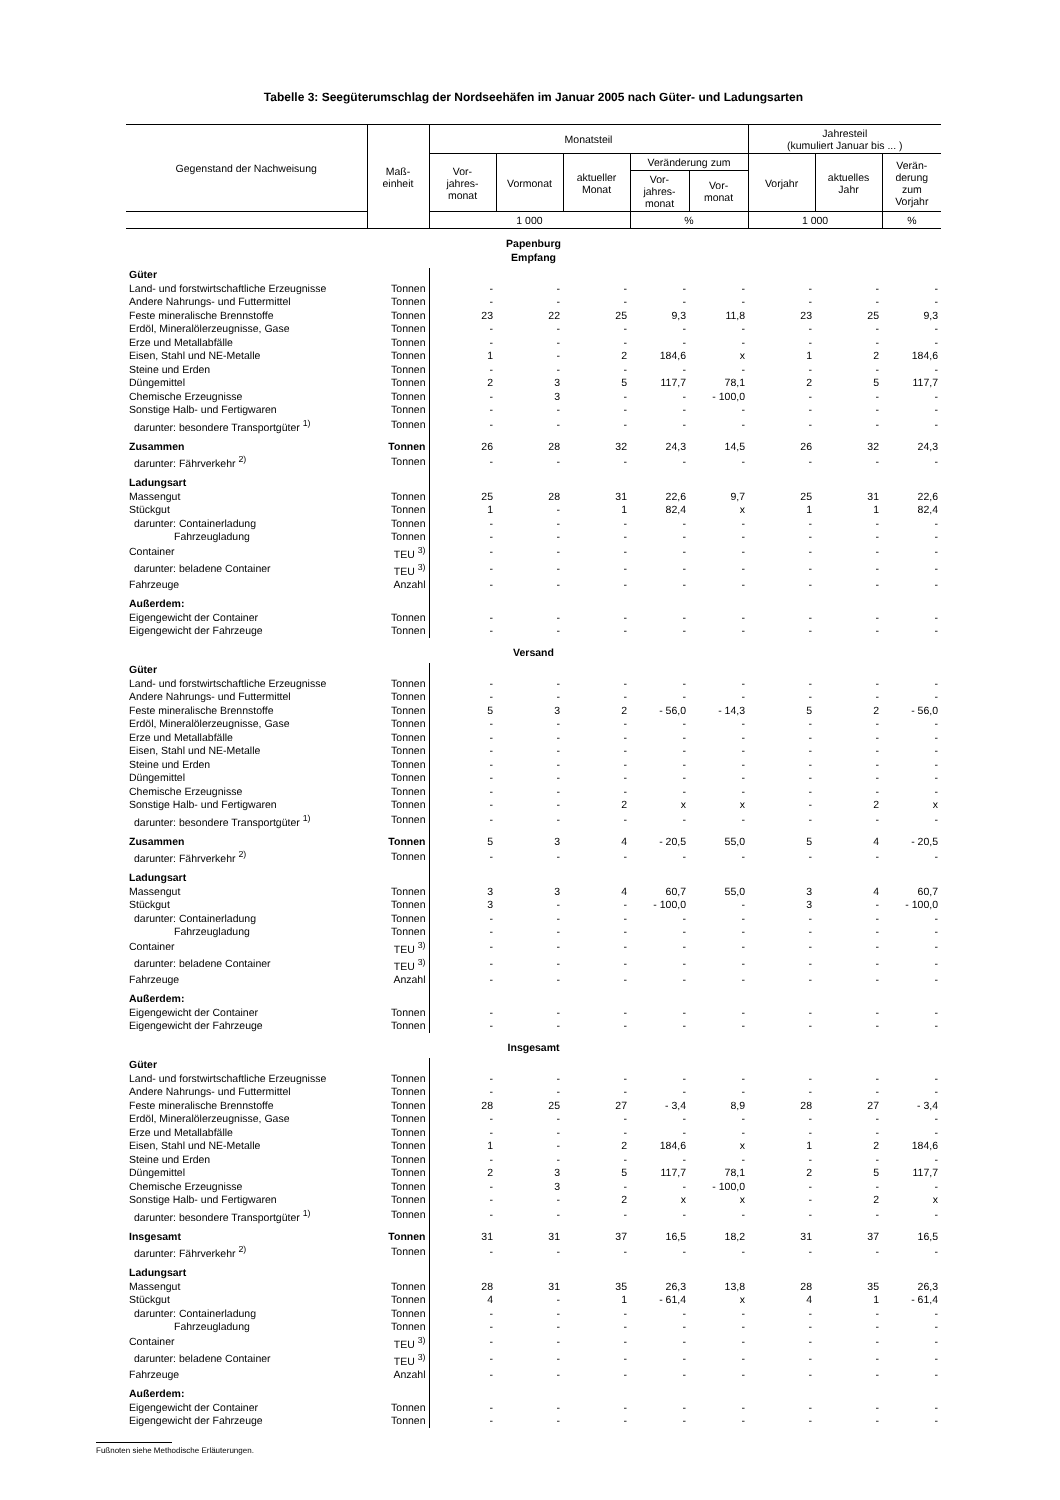Tabelle 3: Seegüterumschlag der Nordseehäfen im Januar 2005 nach Güter- und Ladungsarten
| Gegenstand der Nachweisung | Maß- einheit | Monatsteil | | | | | Jahresteil (kumuliert Januar bis ... ) | | |
| --- | --- | --- | --- | --- | --- | --- | --- | --- | --- |
| | | Vor- jahres- monat | Vormonat | aktueller Monat | Veränderung zum | | Vorjahr | aktuelles Jahr | Verän- derung zum Vorjahr |
| | | | | | Vor- jahres- monat | Vor- monat | | | |
| | | 1 000 | | | % | | 1 000 | | % |
| Papenburg Empfang | | | | | | | | | |
| Güter | | | | | | | | | |
| Land- und forstwirtschaftliche Erzeugnisse | Tonnen | - | - | - | - | - | - | - | - |
| Andere Nahrungs- und Futtermittel | Tonnen | - | - | - | - | - | - | - | - |
| Feste mineralische Brennstoffe | Tonnen | 23 | 22 | 25 | 9,3 | 11,8 | 23 | 25 | 9,3 |
| Erdöl, Mineralölerzeugnisse, Gase | Tonnen | - | - | - | - | - | - | - | - |
| Erze und Metallabfälle | Tonnen | - | - | - | - | - | - | - | - |
| Eisen, Stahl und NE-Metalle | Tonnen | 1 | - | 2 | 184,6 | x | 1 | 2 | 184,6 |
| Steine und Erden | Tonnen | - | - | - | - | - | - | - | - |
| Düngemittel | Tonnen | 2 | 3 | 5 | 117,7 | 78,1 | 2 | 5 | 117,7 |
| Chemische Erzeugnisse | Tonnen | - | 3 | - | - | - 100,0 | - | - | - |
| Sonstige Halb- und Fertigwaren | Tonnen | - | - | - | - | - | - | - | - |
| darunter: besondere Transportgüter <sup>1)</sup> | Tonnen | - | - | - | - | - | - | - | - |
| Zusammen | Tonnen | 26 | 28 | 32 | 24,3 | 14,5 | 26 | 32 | 24,3 |
| darunter: Fährverkehr <sup>2)</sup> | Tonnen | - | - | - | - | - | - | - | - |
| Ladungsart | | | | | | | | | |
| Massengut | Tonnen | 25 | 28 | 31 | 22,6 | 9,7 | 25 | 31 | 22,6 |
| Stückgut | Tonnen | 1 | - | 1 | 82,4 | x | 1 | 1 | 82,4 |
| darunter: Containerladung | Tonnen | - | - | - | - | - | - | - | - |
| Fahrzeugladung | Tonnen | - | - | - | - | - | - | - | - |
| Container | TEU <sup>3)</sup> | - | - | - | - | - | - | - | - |
| darunter: beladene Container | TEU <sup>3)</sup> | - | - | - | - | - | - | - | - |
| Fahrzeuge | Anzahl | - | - | - | - | - | - | - | - |
| Außerdem: | | | | | | | | | |
| Eigengewicht der Container | Tonnen | - | - | - | - | - | - | - | - |
| Eigengewicht der Fahrzeuge | Tonnen | - | - | - | - | - | - | - | - |
| Versand | | | | | | | | | |
| Güter | | | | | | | | | |
| Land- und forstwirtschaftliche Erzeugnisse | Tonnen | - | - | - | - | - | - | - | - |
| Andere Nahrungs- und Futtermittel | Tonnen | - | - | - | - | - | - | - | - |
| Feste mineralische Brennstoffe | Tonnen | 5 | 3 | 2 | - 56,0 | - 14,3 | 5 | 2 | - 56,0 |
| Erdöl, Mineralölerzeugnisse, Gase | Tonnen | - | - | - | - | - | - | - | - |
| Erze und Metallabfälle | Tonnen | - | - | - | - | - | - | - | - |
| Eisen, Stahl und NE-Metalle | Tonnen | - | - | - | - | - | - | - | - |
| Steine und Erden | Tonnen | - | - | - | - | - | - | - | - |
| Düngemittel | Tonnen | - | - | - | - | - | - | - | - |
| Chemische Erzeugnisse | Tonnen | - | - | - | - | - | - | - | - |
| Sonstige Halb- und Fertigwaren | Tonnen | - | - | 2 | x | x | - | 2 | x |
| darunter: besondere Transportgüter <sup>1)</sup> | Tonnen | - | - | - | - | - | - | - | - |
| Zusammen | Tonnen | 5 | 3 | 4 | - 20,5 | 55,0 | 5 | 4 | - 20,5 |
| darunter: Fährverkehr <sup>2)</sup> | Tonnen | - | - | - | - | - | - | - | - |
| Ladungsart | | | | | | | | | |
| Massengut | Tonnen | 3 | 3 | 4 | 60,7 | 55,0 | 3 | 4 | 60,7 |
| Stückgut | Tonnen | 3 | - | - | - 100,0 | - | 3 | - | - 100,0 |
| darunter: Containerladung | Tonnen | - | - | - | - | - | - | - | - |
| Fahrzeugladung | Tonnen | - | - | - | - | - | - | - | - |
| Container | TEU <sup>3)</sup> | - | - | - | - | - | - | - | - |
| darunter: beladene Container | TEU <sup>3)</sup> | - | - | - | - | - | - | - | - |
| Fahrzeuge | Anzahl | - | - | - | - | - | - | - | - |
| Außerdem: | | | | | | | | | |
| Eigengewicht der Container | Tonnen | - | - | - | - | - | - | - | - |
| Eigengewicht der Fahrzeuge | Tonnen | - | - | - | - | - | - | - | - |
| Insgesamt | | | | | | | | | |
| Güter | | | | | | | | | |
| Land- und forstwirtschaftliche Erzeugnisse | Tonnen | - | - | - | - | - | - | - | - |
| Andere Nahrungs- und Futtermittel | Tonnen | - | - | - | - | - | - | - | - |
| Feste mineralische Brennstoffe | Tonnen | 28 | 25 | 27 | - 3,4 | 8,9 | 28 | 27 | - 3,4 |
| Erdöl, Mineralölerzeugnisse, Gase | Tonnen | - | - | - | - | - | - | - | - |
| Erze und Metallabfälle | Tonnen | - | - | - | - | - | - | - | - |
| Eisen, Stahl und NE-Metalle | Tonnen | 1 | - | 2 | 184,6 | x | 1 | 2 | 184,6 |
| Steine und Erden | Tonnen | - | - | - | - | - | - | - | - |
| Düngemittel | Tonnen | 2 | 3 | 5 | 117,7 | 78,1 | 2 | 5 | 117,7 |
| Chemische Erzeugnisse | Tonnen | - | 3 | - | - | - 100,0 | - | - | - |
| Sonstige Halb- und Fertigwaren | Tonnen | - | - | 2 | x | x | - | 2 | x |
| darunter: besondere Transportgüter <sup>1)</sup> | Tonnen | - | - | - | - | - | - | - | - |
| Insgesamt | Tonnen | 31 | 31 | 37 | 16,5 | 18,2 | 31 | 37 | 16,5 |
| darunter: Fährverkehr <sup>2)</sup> | Tonnen | - | - | - | - | - | - | - | - |
| Ladungsart | | | | | | | | | |
| Massengut | Tonnen | 28 | 31 | 35 | 26,3 | 13,8 | 28 | 35 | 26,3 |
| Stückgut | Tonnen | 4 | - | 1 | - 61,4 | x | 4 | 1 | - 61,4 |
| darunter: Containerladung | Tonnen | - | - | - | - | - | - | - | - |
| Fahrzeugladung | Tonnen | - | - | - | - | - | - | - | - |
| Container | TEU <sup>3)</sup> | - | - | - | - | - | - | - | - |
| darunter: beladene Container | TEU <sup>3)</sup> | - | - | - | - | - | - | - | - |
| Fahrzeuge | Anzahl | - | - | - | - | - | - | - | - |
| Außerdem: | | | | | | | | | |
| Eigengewicht der Container | Tonnen | - | - | - | - | - | - | - | - |
| Eigengewicht der Fahrzeuge | Tonnen | - | - | - | - | - | - | - | - |
Fußnoten siehe Methodische Erläuterungen.